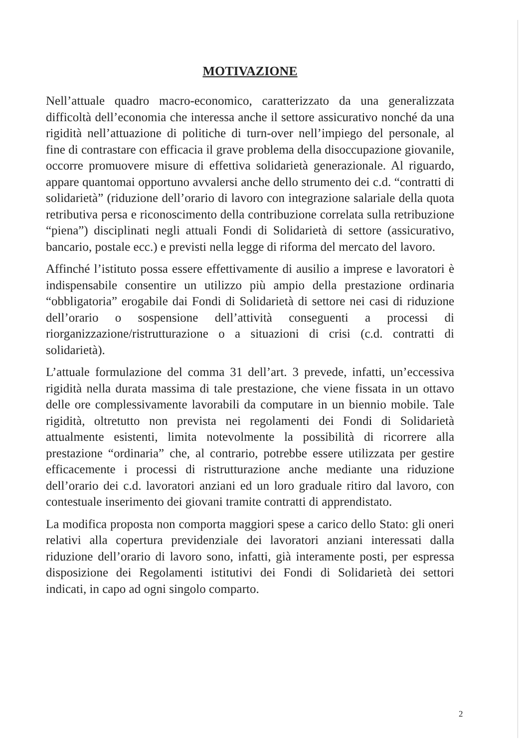MOTIVAZIONE
Nell’attuale quadro macro-economico, caratterizzato da una generalizzata difficoltà dell’economia che interessa anche il settore assicurativo nonché da una rigidità nell’attuazione di politiche di turn-over nell’impiego del personale, al fine di contrastare con efficacia il grave problema della disoccupazione giovanile, occorre promuovere misure di effettiva solidarietà generazionale. Al riguardo, appare quantomai opportuno avvalersi anche dello strumento dei c.d. “contratti di solidarietà” (riduzione dell’orario di lavoro con integrazione salariale della quota retributiva persa e riconoscimento della contribuzione correlata sulla retribuzione “piena”) disciplinati negli attuali Fondi di Solidarietà di settore (assicurativo, bancario, postale ecc.) e previsti nella legge di riforma del mercato del lavoro.
Affinché l’istituto possa essere effettivamente di ausilio a imprese e lavoratori è indispensabile consentire un utilizzo più ampio della prestazione ordinaria “obbligatoria” erogabile dai Fondi di Solidarietà di settore nei casi di riduzione dell’orario o sospensione dell’attività conseguenti a processi di riorganizzazione/ristrutturazione o a situazioni di crisi (c.d. contratti di solidarietà).
L’attuale formulazione del comma 31 dell’art. 3 prevede, infatti, un’eccessiva rigidità nella durata massima di tale prestazione, che viene fissata in un ottavo delle ore complessivamente lavorabili da computare in un biennio mobile. Tale rigidità, oltretutto non prevista nei regolamenti dei Fondi di Solidarietà attualmente esistenti, limita notevolmente la possibilità di ricorrere alla prestazione “ordinaria” che, al contrario, potrebbe essere utilizzata per gestire efficacemente i processi di ristrutturazione anche mediante una riduzione dell’orario dei c.d. lavoratori anziani ed un loro graduale ritiro dal lavoro, con contestuale inserimento dei giovani tramite contratti di apprendistato.
La modifica proposta non comporta maggiori spese a carico dello Stato: gli oneri relativi alla copertura previdenziale dei lavoratori anziani interessati dalla riduzione dell’orario di lavoro sono, infatti, già interamente posti, per espressa disposizione dei Regolamenti istitutivi dei Fondi di Solidarietà dei settori indicati, in capo ad ogni singolo comparto.
2